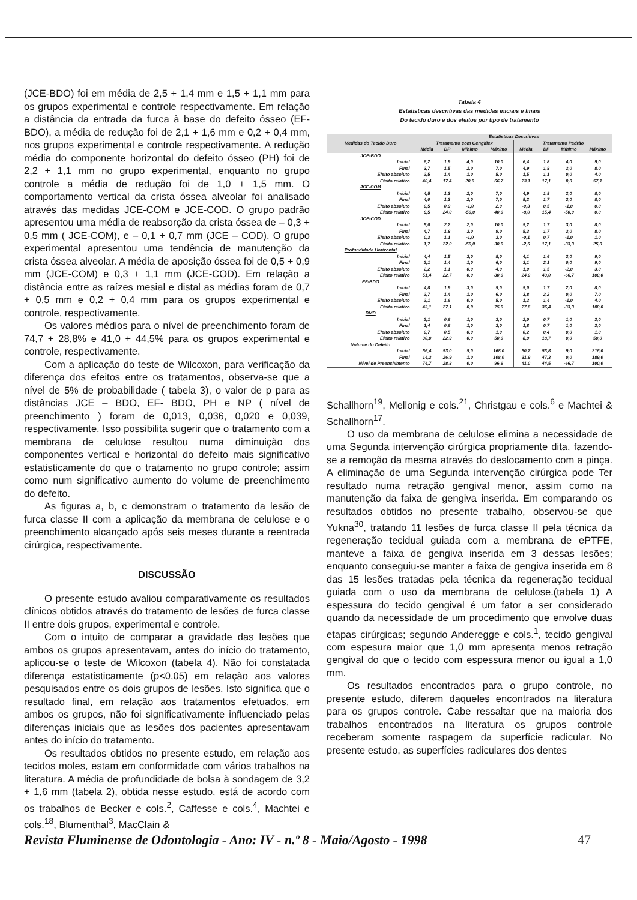(JCE-BDO) foi em média de 2,5 + 1,4 mm e 1,5 + 1,1 mm para os grupos experimental e controle respectivamente. Em relação a distância da entrada da furca à base do defeito ósseo (EF-BDO), a média de redução foi de 2,1 + 1,6 mm e 0,2 + 0,4 mm, nos grupos experimental e controle respectivamente. A redução média do componente horizontal do defeito ósseo (PH) foi de 2,2 + 1,1 mm no grupo experimental, enquanto no grupo controle a média de redução foi de 1,0 + 1,5 mm. O comportamento vertical da crista óssea alveolar foi analisado através das medidas JCE-COM e JCE-COD. O grupo padrão apresentou uma média de reabsorção da crista óssea de – 0,3 + 0,5 mm ( JCE-COM), e – 0,1 + 0,7 mm (JCE – COD). O grupo experimental apresentou uma tendência de manutenção da crista óssea alveolar. A média de aposição óssea foi de 0,5 + 0,9 mm (JCE-COM) e 0,3 + 1,1 mm (JCE-COD). Em relação a distância entre as raízes mesial e distal as médias foram de 0,7 + 0,5 mm e 0,2 + 0,4 mm para os grupos experimental e controle, respectivamente.
Os valores médios para o nível de preenchimento foram de 74,7 + 28,8% e 41,0 + 44,5% para os grupos experimental e controle, respectivamente.
Com a aplicação do teste de Wilcoxon, para verificação da diferença dos efeitos entre os tratamentos, observa-se que a nível de 5% de probabilidade ( tabela 3), o valor de p para as distâncias JCE – BDO, EF- BDO, PH e NP ( nível de preenchimento ) foram de 0,013, 0,036, 0,020 e 0,039, respectivamente. Isso possibilita sugerir que o tratamento com a membrana de celulose resultou numa diminuição dos componentes vertical e horizontal do defeito mais significativo estatisticamente do que o tratamento no grupo controle; assim como num significativo aumento do volume de preenchimento do defeito.
As figuras a, b, c demonstram o tratamento da lesão de furca classe II com a aplicação da membrana de celulose e o preenchimento alcançado após seis meses durante a reentrada cirúrgica, respectivamente.
DISCUSSÃO
O presente estudo avaliou comparativamente os resultados clínicos obtidos através do tratamento de lesões de furca classe II entre dois grupos, experimental e controle.
Com o intuito de comparar a gravidade das lesões que ambos os grupos apresentavam, antes do início do tratamento, aplicou-se o teste de Wilcoxon (tabela 4). Não foi constatada diferença estatisticamente (p<0,05) em relação aos valores pesquisados entre os dois grupos de lesões. Isto significa que o resultado final, em relação aos tratamentos efetuados, em ambos os grupos, não foi significativamente influenciado pelas diferenças iniciais que as lesões dos pacientes apresentavam antes do início do tratamento.
Os resultados obtidos no presente estudo, em relação aos tecidos moles, estam em conformidade com vários trabalhos na literatura. A média de profundidade de bolsa à sondagem de 3,2 + 1,6 mm (tabela 2), obtida nesse estudo, está de acordo com os trabalhos de Becker e cols.<sup>2</sup>, Caffesse e cols.<sup>4</sup>, Machtei e cols.<sup>18</sup>, Blumenthal<sup>3</sup>, MacClain &
Tabela 4
Estatísticas descritivas das medidas iniciais e finais
Do tecido duro e dos efeitos por tipo de tratamento
| Medidas do Tecido Duro | Estatísticas Descritivas | | | | | | | |
| --- | --- | --- | --- | --- | --- | --- | --- | --- |
| | Tratamento com Gengiflex | | | | Tratamento Padrão | | | |
| | Média | DP | Mínimo | Máximo | Média | DP | Mínimo | Máximo |
| JCE-BDO | | | | | | | | |
| Inicial | 6,2 | 1,9 | 4,0 | 10,0 | 6,4 | 1,8 | 4,0 | 9,0 |
| Final | 3,7 | 1,5 | 2,0 | 7,0 | 4,9 | 1,8 | 2,0 | 8,0 |
| Efeito absoluto | 2,5 | 1,4 | 1,0 | 5,0 | 1,5 | 1,1 | 0,0 | 4,0 |
| Efeito relativo | 40,4 | 17,4 | 20,0 | 66,7 | 23,1 | 17,1 | 0,0 | 57,1 |
| JCE-COM | | | | | | | | |
| Inicial | 4,5 | 1,3 | 2,0 | 7,0 | 4,9 | 1,8 | 2,0 | 8,0 |
| Final | 4,0 | 1,3 | 2,0 | 7,0 | 5,2 | 1,7 | 3,0 | 8,0 |
| Efeito absoluto | 0,5 | 0,9 | -1,0 | 2,0 | -0,3 | 0,5 | -1,0 | 0,0 |
| Efeito relativo | 8,5 | 24,0 | -50,0 | 40,0 | -8,0 | 15,4 | -50,0 | 0,0 |
| JCE-COD | | | | | | | | |
| Inicial | 5,0 | 2,2 | 2,0 | 10,0 | 5,2 | 1,7 | 3,0 | 8,0 |
| Final | 4,7 | 1,8 | 3,0 | 9,0 | 5,3 | 1,7 | 3,0 | 8,0 |
| Efeito absoluto | 0,3 | 1,1 | -1,0 | 3,0 | -0,1 | 0,7 | -1,0 | 1,0 |
| Efeito relativo | 1,7 | 22,0 | -50,0 | 30,0 | -2,5 | 17,1 | -33,3 | 25,0 |
| Profundidade Horizontal | | | | | | | | |
| Inicial | 4,4 | 1,5 | 3,0 | 8,0 | 4,1 | 1,6 | 3,0 | 9,0 |
| Final | 2,1 | 1,4 | 1,0 | 6,0 | 3,1 | 2,1 | 0,0 | 9,0 |
| Efeito absoluto | 2,2 | 1,1 | 0,0 | 4,0 | 1,0 | 1,5 | -2,0 | 3,0 |
| Efeito relativo | 51,4 | 22,7 | 0,0 | 80,0 | 24,0 | 43,0 | -66,7 | 100,0 |
| EF-BDO | | | | | | | | |
| Inicial | 4,8 | 1,9 | 3,0 | 9,0 | 5,0 | 1,7 | 2,0 | 8,0 |
| Final | 2,7 | 1,4 | 1,0 | 6,0 | 3,8 | 2,2 | 0,0 | 7,0 |
| Efeito absoluto | 2,1 | 1,6 | 0,0 | 5,0 | 1,2 | 1,4 | -1,0 | 4,0 |
| Efeito relativo | 43,1 | 27,1 | 0,0 | 75,0 | 27,6 | 36,4 | -33,3 | 100,0 |
| DMD | | | | | | | | |
| Inicial | 2,1 | 0,6 | 1,0 | 3,0 | 2,0 | 0,7 | 1,0 | 3,0 |
| Final | 1,4 | 0,6 | 1,0 | 3,0 | 1,8 | 0,7 | 1,0 | 3,0 |
| Efeito absoluto | 0,7 | 0,5 | 0,0 | 1,0 | 0,2 | 0,4 | 0,0 | 1,0 |
| Efeito relativo | 30,0 | 22,9 | 0,0 | 50,0 | 8,9 | 18,7 | 0,0 | 50,0 |
| Volume do Defeito | | | | | | | | |
| Inicial | 56,4 | 53,0 | 9,0 | 168,0 | 50,7 | 53,8 | 9,0 | 216,0 |
| Final | 14,3 | 26,9 | 1,0 | 108,0 | 31,9 | 47,3 | 0,0 | 189,0 |
| Nível de Preenchimento | 74,7 | 28,8 | 0,0 | 96,9 | 41,0 | 44,5 | -66,7 | 100,0 |
Schallhorn<sup>19</sup>, Mellonig e cols.<sup>21</sup>, Christgau e cols.<sup>6</sup> e Machtei & Schallhorn<sup>17</sup>.
O uso da membrana de celulose elimina a necessidade de uma Segunda intervenção cirúrgica propriamente dita, fazendo-se a remoção da mesma através do deslocamento com a pinça. A eliminação de uma Segunda intervenção cirúrgica pode Ter resultado numa retração gengival menor, assim como na manutenção da faixa de gengiva inserida. Em comparando os resultados obtidos no presente trabalho, observou-se que Yukna<sup>30</sup>, tratando 11 lesões de furca classe II pela técnica da regeneração tecidual guiada com a membrana de ePTFE, manteve a faixa de gengiva inserida em 3 dessas lesões; enquanto conseguiu-se manter a faixa de gengiva inserida em 8 das 15 lesões tratadas pela técnica da regeneração tecidual guiada com o uso da membrana de celulose.(tabela 1) A espessura do tecido gengival é um fator a ser considerado quando da necessidade de um procedimento que envolve duas etapas cirúrgicas; segundo Anderegge e cols.<sup>1</sup>, tecido gengival com espesura maior que 1,0 mm apresenta menos retração gengival do que o tecido com espessura menor ou igual a 1,0 mm.
Os resultados encontrados para o grupo controle, no presente estudo, diferem daqueles encontrados na literatura para os grupos controle. Cabe ressaltar que na maioria dos trabalhos encontrados na literatura os grupos controle receberam somente raspagem da superfície radicular. No presente estudo, as superfícies radiculares dos dentes
Revista Fluminense de Odontologia - Ano: IV - n.º 8 - Maio/Agosto - 1998 47